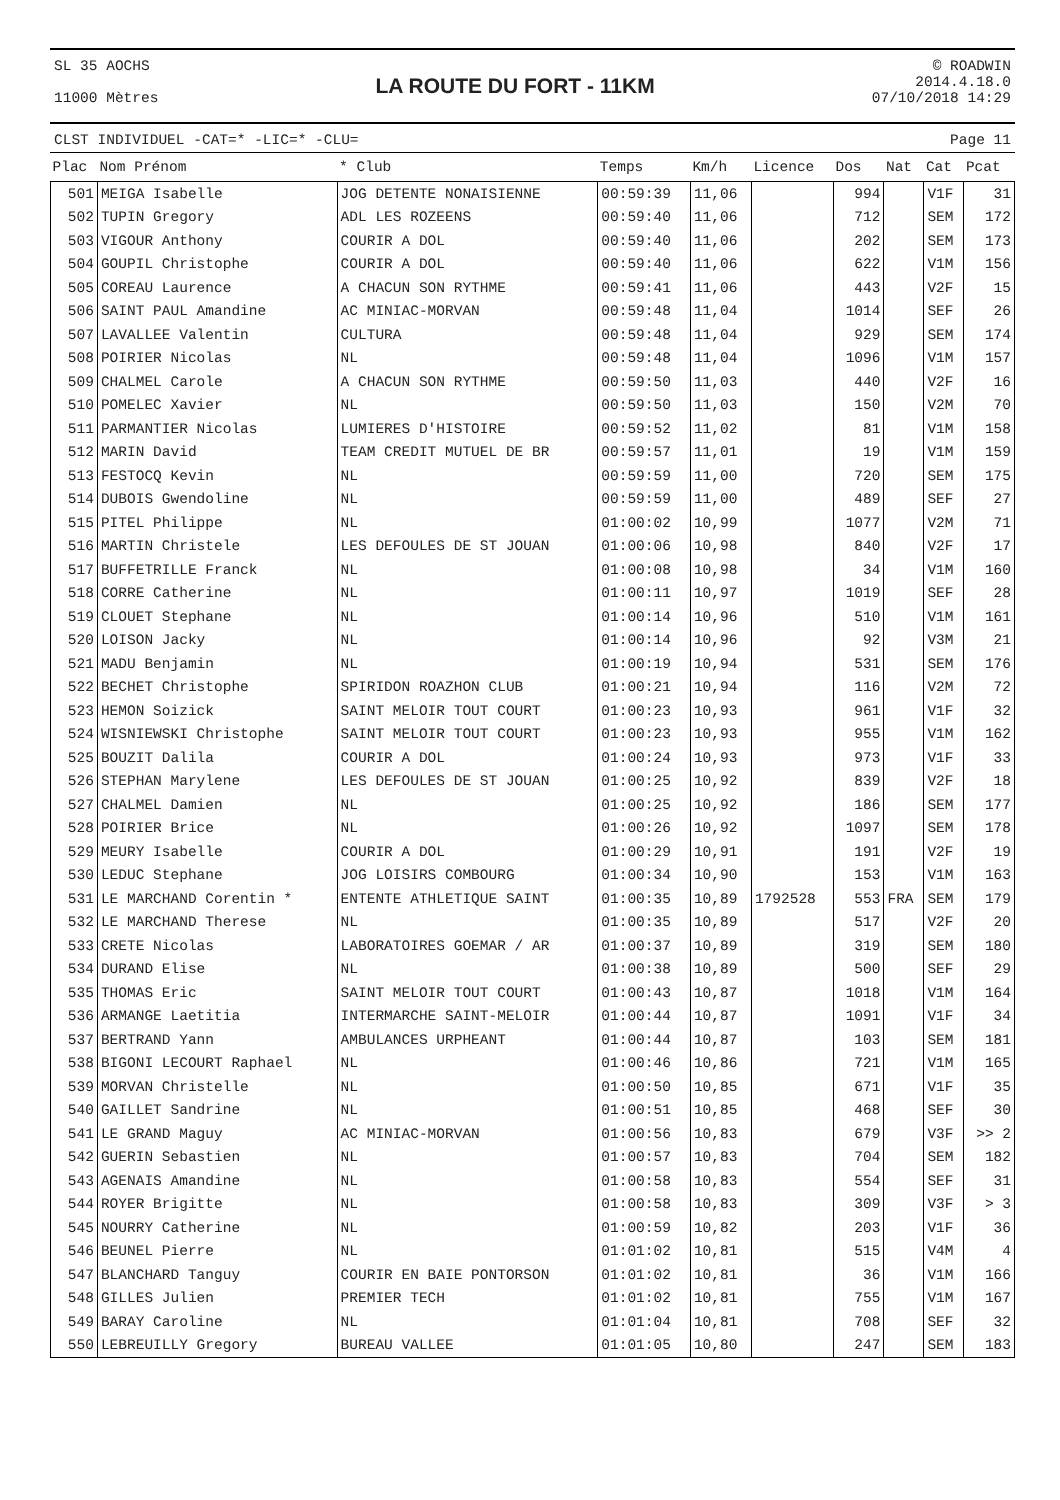SL 35 AOCHS
11000 Mètres
LA ROUTE DU FORT - 11KM
© ROADWIN
2014.4.18.0
07/10/2018 14:29
CLST INDIVIDUEL -CAT=* -LIC=* -CLU= Page 11
| Plac | Nom Prénom | * Club | Temps | Km/h | Licence | Dos | Nat | Cat | Pcat |
| --- | --- | --- | --- | --- | --- | --- | --- | --- | --- |
| 501 | MEIGA Isabelle | JOG DETENTE NONAISIENNE | 00:59:39 | 11,06 | | 994 | | V1F | 31 |
| 502 | TUPIN Gregory | ADL LES ROZEENS | 00:59:40 | 11,06 | | 712 | | SEM | 172 |
| 503 | VIGOUR Anthony | COURIR A DOL | 00:59:40 | 11,06 | | 202 | | SEM | 173 |
| 504 | GOUPIL Christophe | COURIR A DOL | 00:59:40 | 11,06 | | 622 | | V1M | 156 |
| 505 | COREAU Laurence | A CHACUN SON RYTHME | 00:59:41 | 11,06 | | 443 | | V2F | 15 |
| 506 | SAINT PAUL Amandine | AC MINIAC-MORVAN | 00:59:48 | 11,04 | | 1014 | | SEF | 26 |
| 507 | LAVALLEE Valentin | CULTURA | 00:59:48 | 11,04 | | 929 | | SEM | 174 |
| 508 | POIRIER Nicolas | NL | 00:59:48 | 11,04 | | 1096 | | V1M | 157 |
| 509 | CHALMEL Carole | A CHACUN SON RYTHME | 00:59:50 | 11,03 | | 440 | | V2F | 16 |
| 510 | POMELEC Xavier | NL | 00:59:50 | 11,03 | | 150 | | V2M | 70 |
| 511 | PARMANTIER Nicolas | LUMIERES D'HISTOIRE | 00:59:52 | 11,02 | | 81 | | V1M | 158 |
| 512 | MARIN David | TEAM CREDIT MUTUEL DE BR | 00:59:57 | 11,01 | | 19 | | V1M | 159 |
| 513 | FESTOCQ Kevin | NL | 00:59:59 | 11,00 | | 720 | | SEM | 175 |
| 514 | DUBOIS Gwendoline | NL | 00:59:59 | 11,00 | | 489 | | SEF | 27 |
| 515 | PITEL Philippe | NL | 01:00:02 | 10,99 | | 1077 | | V2M | 71 |
| 516 | MARTIN Christele | LES DEFOULES DE ST JOUAN | 01:00:06 | 10,98 | | 840 | | V2F | 17 |
| 517 | BUFFETRILLE Franck | NL | 01:00:08 | 10,98 | | 34 | | V1M | 160 |
| 518 | CORRE Catherine | NL | 01:00:11 | 10,97 | | 1019 | | SEF | 28 |
| 519 | CLOUET Stephane | NL | 01:00:14 | 10,96 | | 510 | | V1M | 161 |
| 520 | LOISON Jacky | NL | 01:00:14 | 10,96 | | 92 | | V3M | 21 |
| 521 | MADU Benjamin | NL | 01:00:19 | 10,94 | | 531 | | SEM | 176 |
| 522 | BECHET Christophe | SPIRIDON ROAZHON CLUB | 01:00:21 | 10,94 | | 116 | | V2M | 72 |
| 523 | HEMON Soizick | SAINT MELOIR TOUT COURT | 01:00:23 | 10,93 | | 961 | | V1F | 32 |
| 524 | WISNIEWSKI Christophe | SAINT MELOIR TOUT COURT | 01:00:23 | 10,93 | | 955 | | V1M | 162 |
| 525 | BOUZIT Dalila | COURIR A DOL | 01:00:24 | 10,93 | | 973 | | V1F | 33 |
| 526 | STEPHAN Marylene | LES DEFOULES DE ST JOUAN | 01:00:25 | 10,92 | | 839 | | V2F | 18 |
| 527 | CHALMEL Damien | NL | 01:00:25 | 10,92 | | 186 | | SEM | 177 |
| 528 | POIRIER Brice | NL | 01:00:26 | 10,92 | | 1097 | | SEM | 178 |
| 529 | MEURY Isabelle | COURIR A DOL | 01:00:29 | 10,91 | | 191 | | V2F | 19 |
| 530 | LEDUC Stephane | JOG LOISIRS COMBOURG | 01:00:34 | 10,90 | | 153 | | V1M | 163 |
| 531 | LE MARCHAND Corentin * | ENTENTE ATHLETIQUE SAINT | 01:00:35 | 10,89 | 1792528 | 553 | FRA | SEM | 179 |
| 532 | LE MARCHAND Therese | NL | 01:00:35 | 10,89 | | 517 | | V2F | 20 |
| 533 | CRETE Nicolas | LABORATOIRES GOEMAR / AR | 01:00:37 | 10,89 | | 319 | | SEM | 180 |
| 534 | DURAND Elise | NL | 01:00:38 | 10,89 | | 500 | | SEF | 29 |
| 535 | THOMAS Eric | SAINT MELOIR TOUT COURT | 01:00:43 | 10,87 | | 1018 | | V1M | 164 |
| 536 | ARMANGE Laetitia | INTERMARCHE SAINT-MELOIR | 01:00:44 | 10,87 | | 1091 | | V1F | 34 |
| 537 | BERTRAND Yann | AMBULANCES URPHEANT | 01:00:44 | 10,87 | | 103 | | SEM | 181 |
| 538 | BIGONI LECOURT Raphael | NL | 01:00:46 | 10,86 | | 721 | | V1M | 165 |
| 539 | MORVAN Christelle | NL | 01:00:50 | 10,85 | | 671 | | V1F | 35 |
| 540 | GAILLET Sandrine | NL | 01:00:51 | 10,85 | | 468 | | SEF | 30 |
| 541 | LE GRAND Maguy | AC MINIAC-MORVAN | 01:00:56 | 10,83 | | 679 | | V3F | >> 2 |
| 542 | GUERIN Sebastien | NL | 01:00:57 | 10,83 | | 704 | | SEM | 182 |
| 543 | AGENAIS Amandine | NL | 01:00:58 | 10,83 | | 554 | | SEF | 31 |
| 544 | ROYER Brigitte | NL | 01:00:58 | 10,83 | | 309 | | V3F | > 3 |
| 545 | NOURRY Catherine | NL | 01:00:59 | 10,82 | | 203 | | V1F | 36 |
| 546 | BEUNEL Pierre | NL | 01:01:02 | 10,81 | | 515 | | V4M | 4 |
| 547 | BLANCHARD Tanguy | COURIR EN BAIE PONTORSON | 01:01:02 | 10,81 | | 36 | | V1M | 166 |
| 548 | GILLES Julien | PREMIER TECH | 01:01:02 | 10,81 | | 755 | | V1M | 167 |
| 549 | BARAY Caroline | NL | 01:01:04 | 10,81 | | 708 | | SEF | 32 |
| 550 | LEBREUILLY Gregory | BUREAU VALLEE | 01:01:05 | 10,80 | | 247 | | SEM | 183 |